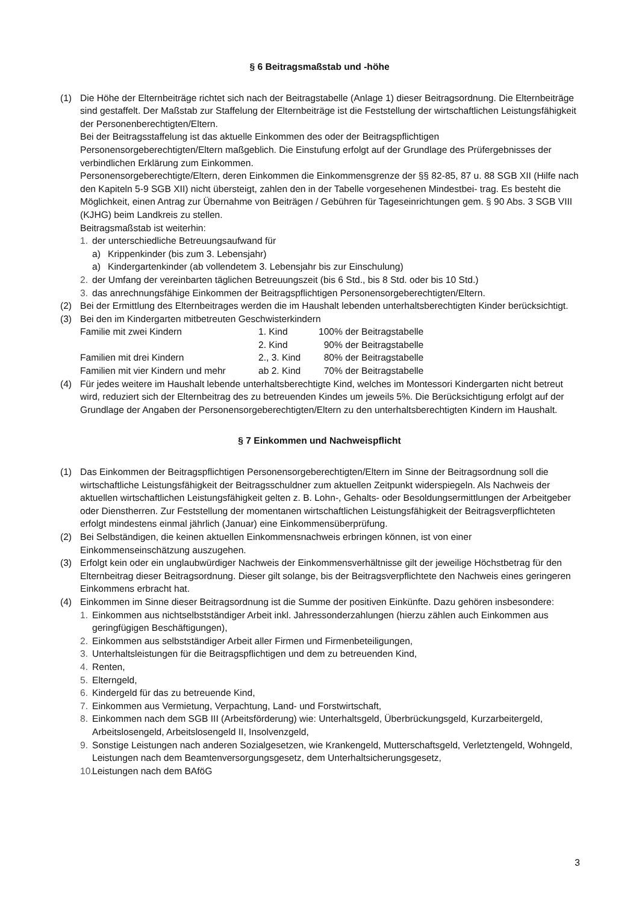§ 6 Beitragsmaßstab und -höhe
(1) Die Höhe der Elternbeiträge richtet sich nach der Beitragstabelle (Anlage 1) dieser Beitragsordnung. Die Elternbeiträge sind gestaffelt. Der Maßstab zur Staffelung der Elternbeiträge ist die Feststellung der wirtschaftlichen Leistungsfähigkeit der Personenberechtigten/Eltern.
Bei der Beitragsstaffelung ist das aktuelle Einkommen des oder der Beitragspflichtigen Personensorgeberechtigten/Eltern maßgeblich. Die Einstufung erfolgt auf der Grundlage des Prüfergebnisses der verbindlichen Erklärung zum Einkommen.
Personensorgeberechtigte/Eltern, deren Einkommen die Einkommensgrenze der §§ 82-85, 87 u. 88 SGB XII (Hilfe nach den Kapiteln 5-9 SGB XII) nicht übersteigt, zahlen den in der Tabelle vorgesehenen Mindestbei- trag. Es besteht die Möglichkeit, einen Antrag zur Übernahme von Beiträgen / Gebühren für Tageseinrichtungen gem. § 90 Abs. 3 SGB VIII (KJHG) beim Landkreis zu stellen.
Beitragsmaßstab ist weiterhin:
1. der unterschiedliche Betreuungsaufwand für
a) Krippenkinder (bis zum 3. Lebensjahr)
a) Kindergartenkinder (ab vollendetem 3. Lebensjahr bis zur Einschulung)
2. der Umfang der vereinbarten täglichen Betreuungszeit (bis 6 Std., bis 8 Std. oder bis 10 Std.)
3. das anrechnungsfähige Einkommen der Beitragspflichtigen Personensorgeberechtigten/Eltern.
(2) Bei der Ermittlung des Elternbeitrages werden die im Haushalt lebenden unterhaltsberechtigten Kinder berücksichtigt.
(3) Bei den im Kindergarten mitbetreuten Geschwisterkindern
| Familie mit zwei Kindern | 1. Kind | 100% der Beitragstabelle |
| | 2. Kind | 90% der Beitragstabelle |
| Familien mit drei Kindern | 2., 3. Kind | 80% der Beitragstabelle |
| Familien mit vier Kindern und mehr | ab 2. Kind | 70% der Beitragstabelle |
(4) Für jedes weitere im Haushalt lebende unterhaltsberechtigte Kind, welches im Montessori Kindergarten nicht betreut wird, reduziert sich der Elternbeitrag des zu betreuenden Kindes um jeweils 5%. Die Berücksichtigung erfolgt auf der Grundlage der Angaben der Personensorgeberechtigten/Eltern zu den unterhaltsberechtigten Kindern im Haushalt.
§ 7 Einkommen und Nachweispflicht
(1) Das Einkommen der Beitragspflichtigen Personensorgeberechtigten/Eltern im Sinne der Beitragsordnung soll die wirtschaftliche Leistungsfähigkeit der Beitragsschuldner zum aktuellen Zeitpunkt widerspiegeln. Als Nachweis der aktuellen wirtschaftlichen Leistungsfähigkeit gelten z. B. Lohn-, Gehalts- oder Besoldungsermittlungen der Arbeitgeber oder Dienstherren. Zur Feststellung der momentanen wirtschaftlichen Leistungsfähigkeit der Beitragsverpflichteten erfolgt mindestens einmal jährlich (Januar) eine Einkommensüberprüfung.
(2) Bei Selbständigen, die keinen aktuellen Einkommensnachweis erbringen können, ist von einer Einkommenseinschätzung auszugehen.
(3) Erfolgt kein oder ein unglaubwürdiger Nachweis der Einkommensverhältnisse gilt der jeweilige Höchstbetrag für den Elternbeitrag dieser Beitragsordnung. Dieser gilt solange, bis der Beitragsverpflichtete den Nachweis eines geringeren Einkommens erbracht hat.
(4) Einkommen im Sinne dieser Beitragsordnung ist die Summe der positiven Einkünfte. Dazu gehören insbesondere:
1. Einkommen aus nichtselbstständiger Arbeit inkl. Jahressonderzahlungen (hierzu zählen auch Einkommen aus geringfügigen Beschäftigungen),
2. Einkommen aus selbstständiger Arbeit aller Firmen und Firmenbeteiligungen,
3. Unterhaltsleistungen für die Beitragspflichtigen und dem zu betreuenden Kind,
4. Renten,
5. Elterngeld,
6. Kindergeld für das zu betreuende Kind,
7. Einkommen aus Vermietung, Verpachtung, Land- und Forstwirtschaft,
8. Einkommen nach dem SGB III (Arbeitsförderung) wie: Unterhaltsgeld, Überbrückungsgeld, Kurzarbeitergeld, Arbeitslosengeld, Arbeitslosengeld II, Insolvenzgeld,
9. Sonstige Leistungen nach anderen Sozialgesetzen, wie Krankengeld, Mutterschaftsgeld, Verletztengeld, Wohngeld, Leistungen nach dem Beamtenversorgungsgesetz, dem Unterhaltsicherungsgesetz,
10. Leistungen nach dem BAföG
3